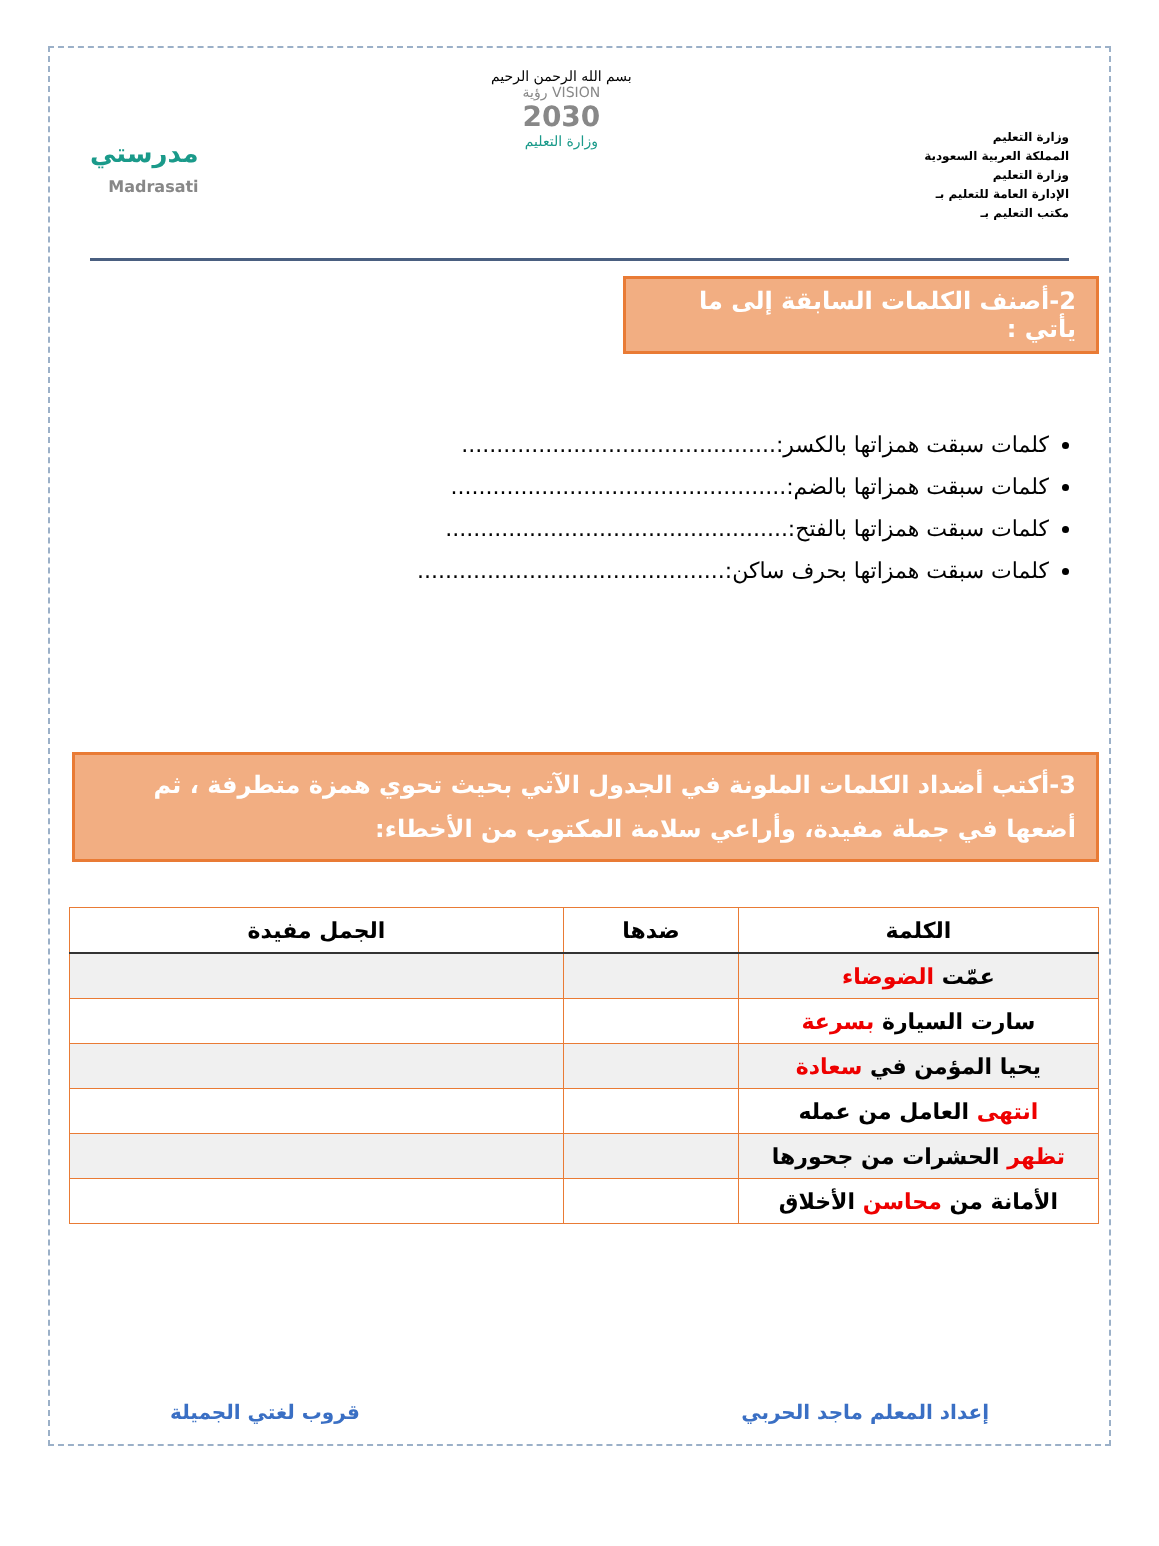وزارة التعليم
المملكة العربية السعودية
وزارة التعليم
الإدارة العامة للتعليم بـ
مكتب التعليم بـ
بسم الله الرحمن الرحيم
VISION رؤية
2030
وزارة التعليم
مدرستي
Madrasati
2-أصنف الكلمات السابقة إلى ما يأتي :
كلمات سبقت همزاتها بالكسر:.............................................
كلمات سبقت همزاتها بالضم:................................................
كلمات سبقت همزاتها بالفتح:.................................................
كلمات سبقت همزاتها بحرف ساكن:............................................
3-أكتب أضداد الكلمات الملونة في الجدول الآتي بحيث تحوي همزة متطرفة ، ثم أضعها في جملة مفيدة، وأراعي سلامة المكتوب من الأخطاء:
| الكلمة | ضدها | الجمل مفيدة |
| --- | --- | --- |
| عمّت الضوضاء | | |
| سارت السيارة بسرعة | | |
| يحيا المؤمن في سعادة | | |
| انتهى العامل من عمله | | |
| تظهر الحشرات من جحورها | | |
| الأمانة من محاسن الأخلاق | | |
إعداد المعلم ماجد الحربي قروب لغتي الجميلة